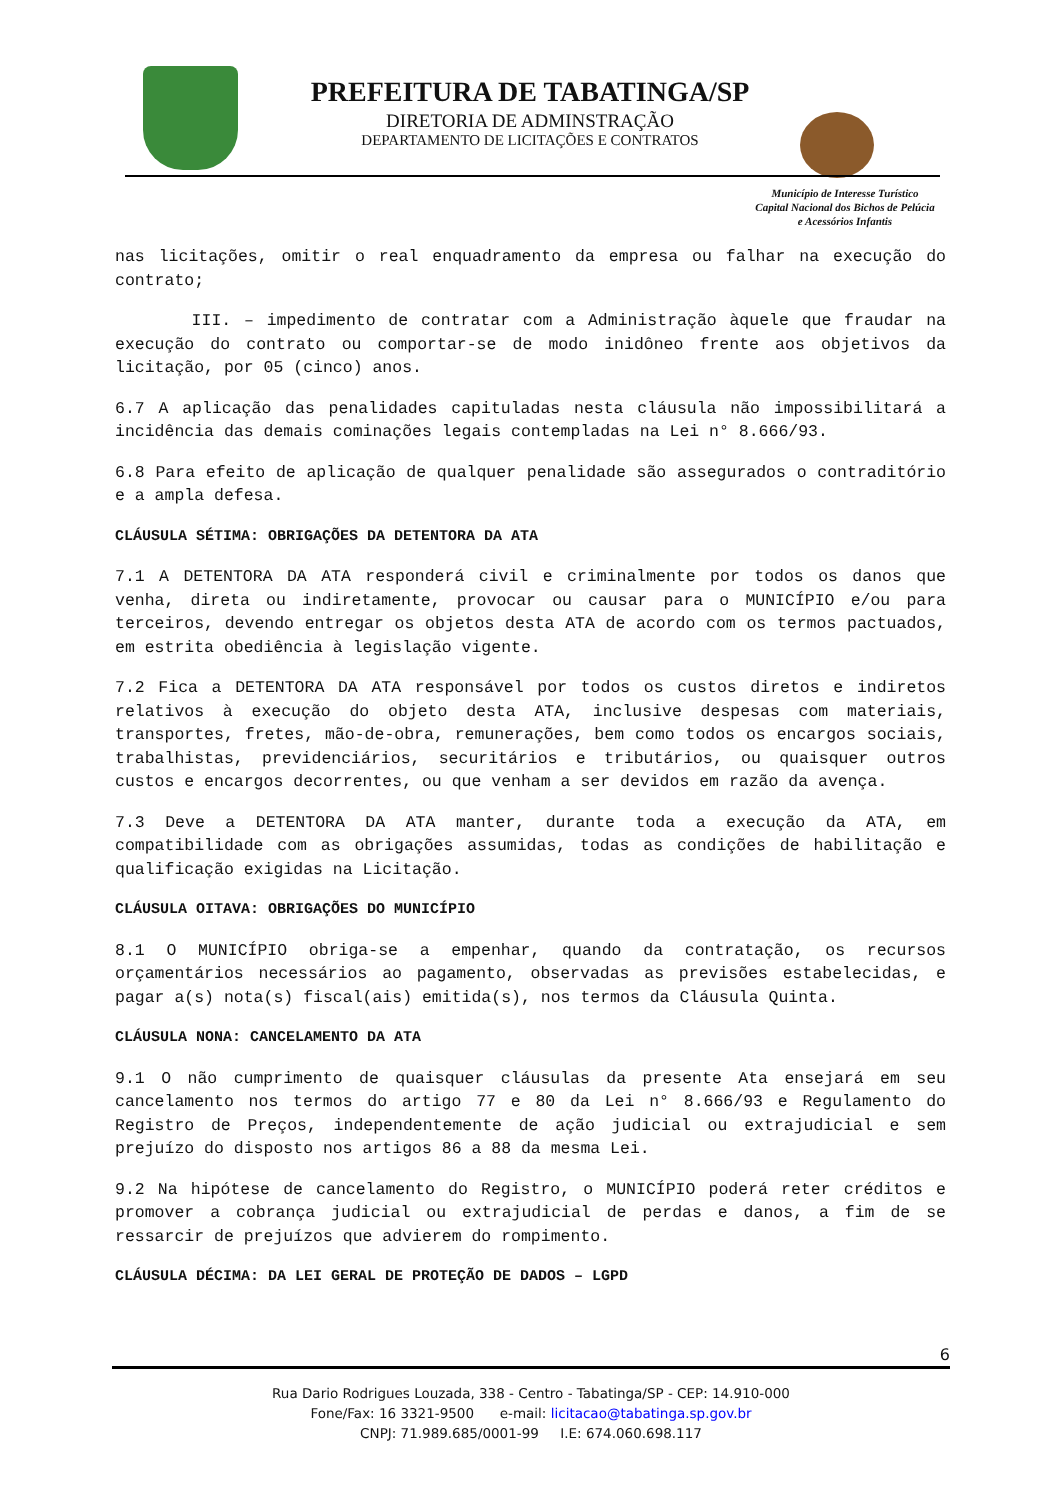PREFEITURA DE TABATINGA/SP
DIRETORIA DE ADMINSTRAÇÃO
DEPARTAMENTO DE LICITAÇÕES E CONTRATOS
Município de Interesse Turístico
Capital Nacional dos Bichos de Pelúcia
e Acessórios Infantis
nas licitações, omitir o real enquadramento da empresa ou falhar na execução do contrato;
III. – impedimento de contratar com a Administração àquele que fraudar na execução do contrato ou comportar-se de modo inidôneo frente aos objetivos da licitação, por 05 (cinco) anos.
6.7 A aplicação das penalidades capituladas nesta cláusula não impossibilitará a incidência das demais cominações legais contempladas na Lei n° 8.666/93.
6.8 Para efeito de aplicação de qualquer penalidade são assegurados o contraditório e a ampla defesa.
CLÁUSULA SÉTIMA: OBRIGAÇÕES DA DETENTORA DA ATA
7.1 A DETENTORA DA ATA responderá civil e criminalmente por todos os danos que venha, direta ou indiretamente, provocar ou causar para o MUNICÍPIO e/ou para terceiros, devendo entregar os objetos desta ATA de acordo com os termos pactuados, em estrita obediência à legislação vigente.
7.2 Fica a DETENTORA DA ATA responsável por todos os custos diretos e indiretos relativos à execução do objeto desta ATA, inclusive despesas com materiais, transportes, fretes, mão-de-obra, remunerações, bem como todos os encargos sociais, trabalhistas, previdenciários, securitários e tributários, ou quaisquer outros custos e encargos decorrentes, ou que venham a ser devidos em razão da avença.
7.3 Deve a DETENTORA DA ATA manter, durante toda a execução da ATA, em compatibilidade com as obrigações assumidas, todas as condições de habilitação e qualificação exigidas na Licitação.
CLÁUSULA OITAVA: OBRIGAÇÕES DO MUNICÍPIO
8.1 O MUNICÍPIO obriga-se a empenhar, quando da contratação, os recursos orçamentários necessários ao pagamento, observadas as previsões estabelecidas, e pagar a(s) nota(s) fiscal(ais) emitida(s), nos termos da Cláusula Quinta.
CLÁUSULA NONA: CANCELAMENTO DA ATA
9.1 O não cumprimento de quaisquer cláusulas da presente Ata ensejará em seu cancelamento nos termos do artigo 77 e 80 da Lei n° 8.666/93 e Regulamento do Registro de Preços, independentemente de ação judicial ou extrajudicial e sem prejuízo do disposto nos artigos 86 a 88 da mesma Lei.
9.2 Na hipótese de cancelamento do Registro, o MUNICÍPIO poderá reter créditos e promover a cobrança judicial ou extrajudicial de perdas e danos, a fim de se ressarcir de prejuízos que advierem do rompimento.
CLÁUSULA DÉCIMA: DA LEI GERAL DE PROTEÇÃO DE DADOS – LGPD
6
Rua Dario Rodrigues Louzada, 338 - Centro - Tabatinga/SP - CEP: 14.910-000
Fone/Fax: 16 3321-9500 e-mail: licitacao@tabatinga.sp.gov.br
CNPJ: 71.989.685/0001-99 I.E: 674.060.698.117